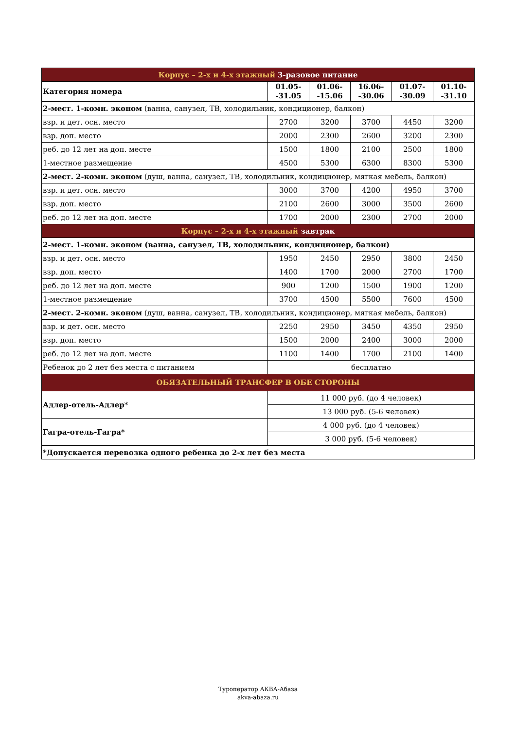| Корпус – 2-х и 4-х этажный 3-разовое питание | | | | | |
| Категория номера | 01.05- -31.05 | 01.06- -15.06 | 16.06- -30.06 | 01.07- -30.09 | 01.10- -31.10 |
| 2-мест. 1-комн. эконом (ванна, санузел, ТВ, холодильник, кондиционер, балкон) | | | | | |
| взр. и дет. осн. место | 2700 | 3200 | 3700 | 4450 | 3200 |
| взр. доп. место | 2000 | 2300 | 2600 | 3200 | 2300 |
| реб. до 12 лет на доп. месте | 1500 | 1800 | 2100 | 2500 | 1800 |
| 1-местное размещение | 4500 | 5300 | 6300 | 8300 | 5300 |
| 2-мест. 2-комн. эконом (душ, ванна, санузел, ТВ, холодильник, кондиционер, мягкая мебель, балкон) | | | | | |
| взр. и дет. осн. место | 3000 | 3700 | 4200 | 4950 | 3700 |
| взр. доп. место | 2100 | 2600 | 3000 | 3500 | 2600 |
| реб. до 12 лет на доп. месте | 1700 | 2000 | 2300 | 2700 | 2000 |
| Корпус – 2-х и 4-х этажный завтрак | | | | | |
| 2-мест. 1-комн. эконом (ванна, санузел, ТВ, холодильник, кондиционер, балкон) | | | | | |
| взр. и дет. осн. место | 1950 | 2450 | 2950 | 3800 | 2450 |
| взр. доп. место | 1400 | 1700 | 2000 | 2700 | 1700 |
| реб. до 12 лет на доп. месте | 900 | 1200 | 1500 | 1900 | 1200 |
| 1-местное размещение | 3700 | 4500 | 5500 | 7600 | 4500 |
| 2-мест. 2-комн. эконом (душ, ванна, санузел, ТВ, холодильник, кондиционер, мягкая мебель, балкон) | | | | | |
| взр. и дет. осн. место | 2250 | 2950 | 3450 | 4350 | 2950 |
| взр. доп. место | 1500 | 2000 | 2400 | 3000 | 2000 |
| реб. до 12 лет на доп. месте | 1100 | 1400 | 1700 | 2100 | 1400 |
| Ребенок до 2 лет без места с питанием | бесплатно | | | | |
| ОБЯЗАТЕЛЬНЫЙ ТРАНСФЕР В ОБЕ СТОРОНЫ | | | | | |
| Адлер-отель-Адлер * | 11 000 руб. (до 4 человек) | | | | |
| | 13 000 руб. (5-6 человек) | | | | |
| Гагра-отель-Гагра * | 4 000 руб. (до 4 человек) | | | | |
| | 3 000 руб. (5-6 человек) | | | | |
| *Допускается перевозка одного ребенка до 2-х лет без места | | | | | |
Туроператор АКВА-Абаза
akva-abaza.ru